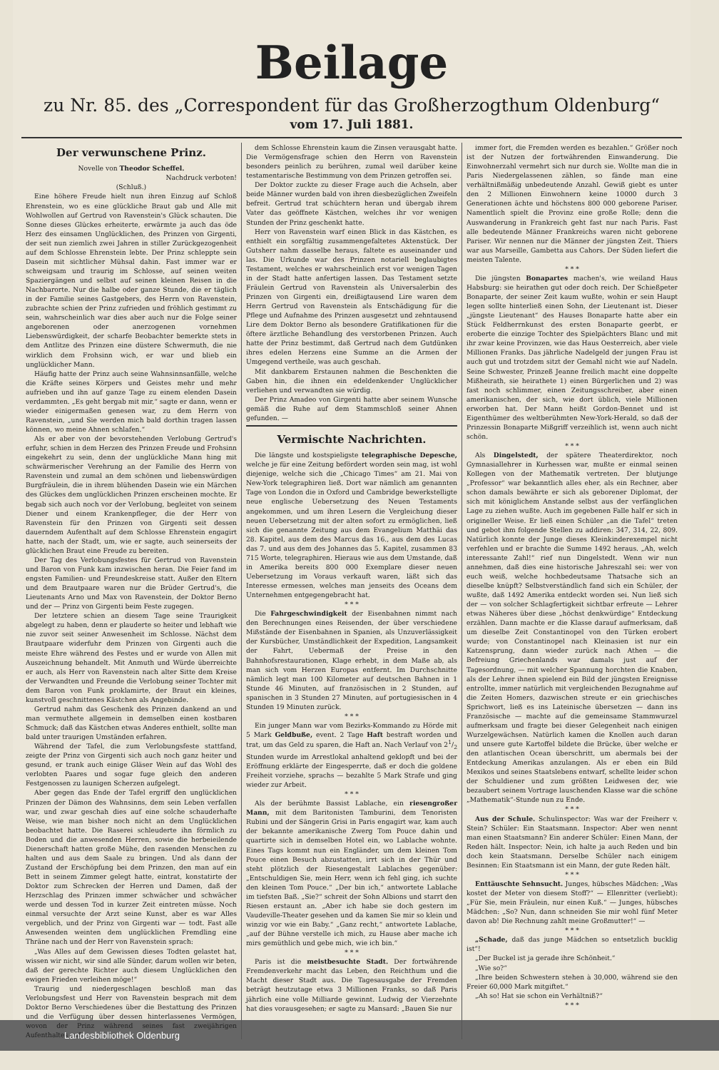Beilage
zu Nr. 85. des „Correspondent für das Großherzogthum Oldenburg“
vom 17. Juli 1881.
Der verwunschene Prinz.
Novelle von Theodor Scheffel.
Nachdruck verboten!
(Schluß.)
Eine höhere Freude hielt nun ihren Einzug auf Schloß Ehrenstein, wo es eine glückliche Braut gab und Alle mit Wohlwollen auf Gertrud von Ravenstein's Glück schauten. Die Sonne dieses Glückes erheiterte, erwärmte ja auch das öde Herz des einsamen Unglücklichen, des Prinzen von Girgenti, der seit nun ziemlich zwei Jahren in stiller Zurückgezogenheit auf dem Schlosse Ehrenstein lebte. Der Prinz schleppte sein Dasein mit sichtlicher Mühsal dahin. Fast immer war er schweigsam und traurig im Schlosse, auf seinen weiten Spaziergängen und selbst auf seinen kleinen Reisen in die Nachbarorte. Nur die halbe oder ganze Stunde, die er täglich in der Familie seines Gastgebers, des Herrn von Ravenstein, zubrachte schien der Prinz zufrieden und fröhlich gestimmt zu sein, wahrscheinlich war dies aber auch nur die Folge seiner angeborenen oder anerzogenen vornehmen Liebenswürdigkeit, der scharfe Beobachter bemerkte stets in dem Antlitze des Prinzen eine düstere Schwermuth, die nie wirklich dem Frohsinn wich, er war und blieb ein unglücklicher Mann.
Häufig hatte der Prinz auch seine Wahnsinnsanfälle, welche die Kräfte seines Körpers und Geistes mehr und mehr aufrieben und ihn auf ganze Tage zu einem elenden Dasein verdammten. „Es geht bergab mit mir,“ sagte er dann, wenn er wieder einigermaßen genesen war, zu dem Herrn von Ravenstein, „und Sie werden mich bald dorthin tragen lassen können, wo meine Ahnen schlafen.“
Als er aber von der bevorstehenden Verlobung Gertrud's erfuhr, schien in dem Herzen des Prinzen Freude und Frohsinn eingekehrt zu sein, denn der unglückliche Mann hing mit schwärmerischer Verehrung an der Familie des Herrn von Ravenstein und zumal an dem schönen und liebenswürdigen Burgfräulein, die in ihrem blühenden Dasein wie ein Märchen des Glückes dem unglücklichen Prinzen erscheinen mochte. Er begab sich auch noch vor der Verlobung, begleitet von seinem Diener und einem Krankenpfleger, die der Herr von Ravenstein für den Prinzen von Girgenti seit dessen dauerndem Aufenthalt auf dem Schlosse Ehrenstein engagirt hatte, nach der Stadt, um, wie er sagte, auch seinerseits der glücklichen Braut eine Freude zu bereiten.
Der Tag des Verlobungsfestes für Gertrud von Ravenstein und Baron von Funk kam inzwischen heran. Die Feier fand im engsten Familien- und Freundeskreise statt. Außer den Eltern und dem Brautpaare waren nur die Brüder Gertrud's, die Lieutenants Arno und Max von Ravenstein, der Doktor Berno und der — Prinz von Girgenti beim Feste zugegen.
Der letztere schien an diesem Tage seine Traurigkeit abgelegt zu haben, denn er plauderte so heiter und lebhaft wie nie zuvor seit seiner Anwesenheit im Schlosse. Nächst dem Brautpaare widerfuhr dem Prinzen von Girgenti auch die meiste Ehre während des Festes und er wurde von Allen mit Auszeichnung behandelt. Mit Anmuth und Würde überreichte er auch, als Herr von Ravenstein nach alter Sitte dem Kreise der Verwandten und Freunde die Verlobung seiner Tochter mit dem Baron von Funk proklamirte, der Braut ein kleines, kunstvoll geschnittenes Kästchen als Angebinde.
Gertrud nahm das Geschenk des Prinzen dankend an und man vermuthete allgemein in demselben einen kostbaren Schmuck; daß das Kästchen etwas Anderes enthielt, sollte man bald unter traurigen Umständen erfahren.
Während der Tafel, die zum Verlobungsfeste stattfand, zeigte der Prinz von Girgenti sich auch noch ganz heiter und gesund, er trank auch einige Gläser Wein auf das Wohl des verlobten Paares und sogar fuge gleich den anderen Festgenossen zu launigen Scherzen aufgelegt.
Aber gegen das Ende der Tafel ergriff den unglücklichen Prinzen der Dämon des Wahnsinns, dem sein Leben verfallen war, und zwar geschah dies auf eine solche schauderhafte Weise, wie man bisher noch nicht an dem Unglücklichen beobachtet hatte. Die Raserei schleuderte ihn förmlich zu Boden und die anwesenden Herren, sowie die herbeieilende Dienerschaft hatten große Mühe, den rasenden Menschen zu halten und aus dem Saale zu bringen. Und als dann der Zustand der Erschöpfung bei dem Prinzen, den man auf ein Bett in seinem Zimmer gelegt hatte, eintrat, konstatirte der Doktor zum Schrecken der Herren und Damen, daß der Herzschlag des Prinzen immer schwächer und schwächer werde und dessen Tod in kurzer Zeit eintreten müsse. Noch einmal versuchte der Arzt seine Kunst, aber es war Alles vergeblich, und der Prinz von Girgenti war — todt. Fast alle Anwesenden weinten dem unglücklichen Fremdling eine Thräne nach und der Herr von Ravenstein sprach:
„Was Alles auf dem Gewissen dieses Todten gelastet hat, wissen wir nicht, wir sind alle Sünder, darum wollen wir beten, daß der gerechte Richter auch diesem Unglücklichen den ewigen Frieden verleihen möge!“
Traurig und niedergeschlagen beschloß man das Verlobungsfest und Herr von Ravenstein besprach mit dem Doktor Berno Verschiedenes über die Bestattung des Prinzen und die Verfügung über dessen hinterlassenes Vermögen, wovon der Prinz während seines fast zweijährigen Aufenthaltes auf
dem Schlosse Ehrenstein kaum die Zinsen verausgabt hatte. Die Vermögensfrage schien den Herrn von Ravenstein besonders peinlich zu berühren, zumal weil darüber keine testamentarische Bestimmung von dem Prinzen getroffen sei.
Der Doktor zuckte zu dieser Frage auch die Achseln, aber beide Männer wurden bald von ihren diesbezüglichen Zweifeln befreit. Gertrud trat schüchtern heran und übergab ihrem Vater das geöffnete Kästchen, welches ihr vor wenigen Stunden der Prinz geschenkt hatte.
Herr von Ravenstein warf einen Blick in das Kästchen, es enthielt ein sorgfältig zusammengefaltetes Aktenstück. Der Gutsherr nahm dasselbe heraus, faltete es auseinander und las. Die Urkunde war des Prinzen notariell beglaubigtes Testament, welches er wahrscheinlich erst vor wenigen Tagen in der Stadt hatte anfertigen lassen. Das Testament setzte Fräulein Gertrud von Ravenstein als Universalerbin des Prinzen von Girgenti ein, dreißigtausend Lire waren dem Herrn Gertrud von Ravenstein als Entschädigung für die Pflege und Aufnahme des Prinzen ausgesetzt und zehntausend Lire dem Doktor Berno als besondere Gratifikationen für die öftere ärztliche Behandlung des verstorbenen Prinzen. Auch hatte der Prinz bestimmt, daß Gertrud nach dem Gutdünken ihres edelen Herzens eine Summe an die Armen der Umgegend vertheile, was auch geschah.
Mit dankbarem Erstaunen nahmen die Beschenkten die Gaben hin, die ihnen ein edeldenkender Unglücklicher verliehen und verwandten sie würdig.
Der Prinz Amadeo von Girgenti hatte aber seinem Wunsche gemäß die Ruhe auf dem Stammschloß seiner Ahnen gefunden. —
Vermischte Nachrichten.
Die längste und kostspieligste telegraphische Depesche, welche je für eine Zeitung befördert worden sein mag, ist wohl diejenige, welche sich die „Chicago Times“ am 21. Mai von New-York telegraphiren ließ. Dort war nämlich am genannten Tage von London die in Oxford und Cambridge bewerkstelligte neue englische Uebersetzung des Neuen Testaments angekommen, und um ihren Lesern die Vergleichung dieser neuen Uebersetzung mit der alten sofort zu ermöglichen, ließ sich die genannte Zeitung aus dem Evangelium Matthäi das 28. Kapitel, aus dem des Marcus das 16., aus dem des Lucas das 7. und aus dem des Johannes das 5. Kapitel, zusammen 83 715 Worte, telegraphiren. Hieraus wie aus dem Umstande, daß in Amerika bereits 800 000 Exemplare dieser neuen Uebersetzung im Voraus verkauft waren, läßt sich das Interesse ermessen, welches man jenseits des Oceans dem Unternehmen entgegengebracht hat.
* * *
Die Fahrgeschwindigkeit der Eisenbahnen nimmt nach den Berechnungen eines Reisenden, der über verschiedene Mißstände der Eisenbahnen in Spanien, als Unzuverlässigkeit der Kursbücher, Umständlichkeit der Expedition, Langsamkeit der Fahrt, Uebermaß der Preise in den Bahnhofsrestaurationen, Klage erhebt, in dem Maße ab, als man sich vom Herzen Europas entfernt. Im Durchschnitte nämlich legt man 100 Kilometer auf deutschen Bahnen in 1 Stunde 46 Minuten, auf französischen in 2 Stunden, auf spanischen in 3 Stunden 27 Minuten, auf portugiesischen in 4 Stunden 19 Minuten zurück.
* * *
Ein junger Mann war vom Bezirks-Kommando zu Hörde mit 5 Mark Geldbuße, event. 2 Tage Haft bestraft worden und trat, um das Geld zu sparen, die Haft an. Nach Verlauf von 21/2 Stunden wurde im Arrestlokal anhaltend geklopft und bei der Eröffnung erklärte der Eingesperrte, daß er doch die goldene Freiheit vorziehe, sprachs — bezahlte 5 Mark Strafe und ging wieder zur Arbeit.
* * *
Als der berühmte Bassist Lablache, ein riesengroßer Mann, mit dem Baritonisten Tamburini, dem Tenoristen Rubini und der Sängerin Grisi in Paris engagirt war, kam auch der bekannte amerikanische Zwerg Tom Pouce dahin und quartirte sich in demselben Hotel ein, wo Lablache wohnte. Eines Tags kommt nun ein Engländer, um dem kleinen Tom Pouce einen Besuch abzustatten, irrt sich in der Thür und steht plötzlich der Riesengestalt Lablaches gegenüber: „Entschuldigen Sie, mein Herr, wenn ich fehl ging, ich suchte den kleinen Tom Pouce.“ „Der bin ich,“ antwortete Lablache im tiefsten Baß. „Sie?“ schreit der Sohn Albions und starrt den Riesen erstaunt an. „Aber ich habe sie doch gestern im Vaudeville-Theater gesehen und da kamen Sie mir so klein und winzig vor wie ein Baby.“ „Ganz recht,“ antwortete Lablache, „auf der Bühne verstelle ich mich, zu Hause aber mache ich mirs gemüthlich und gebe mich, wie ich bin.“
* * *
Paris ist die meistbesuchte Stadt. Der fortwährende Fremdenverkehr macht das Leben, den Reichthum und die Macht dieser Stadt aus. Die Tagesausgabe der Fremden beträgt heutzutage etwa 3 Millionen Franks, so daß Paris jährlich eine volle Milliarde gewinnt. Ludwig der Vierzehnte hat dies vorausgesehen; er sagte zu Mansard: „Bauen Sie nur
immer fort, die Fremden werden es bezahlen.“ Größer noch ist der Nutzen der fortwährenden Einwanderung. Die Einwohnerzahl vermehrt sich nur durch sie. Wollte man die in Paris Niedergelassenen zählen, so fände man eine verhältnißmäßig unbedeutende Anzahl. Gewiß giebt es unter den 2 Millionen Einwohnern keine 10000 durch 3 Generationen ächte und höchstens 800 000 geborene Pariser. Namentlich spielt die Provinz eine große Rolle; denn die Auswanderung in Frankreich geht fast nur nach Paris. Fast alle bedeutende Männer Frankreichs waren nicht geborene Pariser. Wir nennen nur die Männer der jüngsten Zeit. Thiers war aus Marseille, Gambetta aus Cahors. Der Süden liefert die meisten Talente.
* * *
Die jüngsten Bonapartes machen's, wie weiland Haus Habsburg: sie heirathen gut oder doch reich. Der Schießpeter Bonaparte, der seiner Zeit kaum wußte, wohin er sein Haupt legen sollte hinterließ einen Sohn, der Lieutenant ist. Dieser „jüngste Lieutenant“ des Hauses Bonaparte hatte aber ein Stück Feldherrnkunst des ersten Bonaparte geerbt, er eroberte die einzige Tochter des Spielpächters Blanc und mit ihr zwar keine Provinzen, wie das Haus Oesterreich, aber viele Millionen Franks. Das jährliche Nadelgeld der jungen Frau ist auch gut und trotzdem sitzt der Gemahl nicht wie auf Nadeln. Seine Schwester, Prinzeß Jeanne freilich macht eine doppelte Mißheirath, sie heirathete 1) einen Bürgerlichen und 2) was fast noch schlimmer, einen Zeitungsschreiber, aber einen amerikanischen, der sich, wie dort üblich, viele Millionen erworben hat. Der Mann heißt Gordon-Bennet und ist Eigenthümer des weltberühmten New-York-Herald, so daß der Prinzessin Bonaparte Mißgriff verzeihlich ist, wenn auch nicht schön.
* * *
Als Dingelstedt, der spätere Theaterdirektor, noch Gymnasiallehrer in Kurhessen war, mußte er einmal seinen Kollegen von der Mathematik vertreten. Der blutjunge „Professor“ war bekanntlich alles eher, als ein Rechner, aber schon damals bewährte er sich als geborener Diplomat, der sich mit königlichem Anstande selbst aus der verfänglichen Lage zu ziehen wußte. Auch im gegebenen Falle half er sich in origineller Weise. Er ließ einen Schüler „an die Tafel“ treten und gebot ihm folgende Stellen zu addiren: 347, 314, 22, 809. Natürlich konnte der Junge dieses Kleinkinderexempel nicht verfehlen und er brachte die Summe 1492 heraus. „Ah, welch interessante Zahl!“ rief nun Dingelstedt. Wenn wir nun annehmen, daß dies eine historische Jahreszahl sei: wer von euch weiß, welche hochbedeutsame Thatsache sich an dieselbe knüpft? Selbstverständlich fand sich ein Schüler, der wußte, daß 1492 Amerika entdeckt worden sei. Nun ließ sich der — von solcher Schlagfertigkeit sichtbar erfreute — Lehrer etwas Näheres über diese „höchst denkwürdige“ Entdeckung erzählen. Dann machte er die Klasse darauf aufmerksam, daß um dieselbe Zeit Constantinopel von den Türken erobert wurde; von Constantinopel nach Kleinasien ist nur ein Katzensprung, dann wieder zurück nach Athen — die Befreiung Griechenlands war damals just auf der Tagesordnung, — mit welcher Spannung horchten die Knaben, als der Lehrer ihnen spielend ein Bild der jüngsten Ereignisse entrollte, immer natürlich mit vergleichenden Bezugnahme auf die Zeiten Homers, dazwischen streute er ein griechisches Sprichwort, ließ es ins Lateinische übersetzen — dann ins Französische — machte auf die gemeinsame Stammwurzel aufmerksam und fragte bei dieser Gelegenheit nach einigen Wurzelgewächsen. Natürlich kamen die Knollen auch daran und unsere gute Kartoffel bildete die Brücke, über welche er den atlantischen Ocean überschritt, um abermals bei der Entdeckung Amerikas anzulangen. Als er eben ein Bild Mexikos und seines Staatslebens entwarf, schellte leider schon der Schuldiener und zum größten Leidwesen der, wie bezaubert seinem Vortrage lauschenden Klasse war die schöne „Mathematik“-Stunde nun zu Ende.
* * *
Aus der Schule. Schulinspector: Was war der Freiherr v. Stein? Schüler: Ein Staatsmann. Inspector: Aber wen nennt man einen Staatsmann? Ein anderer Schüler: Einen Mann, der Reden hält. Inspector: Nein, ich halte ja auch Reden und bin doch kein Staatsmann. Derselbe Schüler nach einigem Besinnen: Ein Staatsmann ist ein Mann, der gute Reden hält.
* * *
Enttäuschte Sehnsucht. Junges, hübsches Mädchen: „Was kostet der Meter von diesem Stoff?“ — Ellenritter (verliebt): „Für Sie, mein Fräulein, nur einen Kuß.“ — Junges, hübsches Mädchen: „So? Nun, dann schneiden Sie mir wohl fünf Meter davon ab! Die Rechnung zahlt meine Großmutter!“ —
* * *
„Schade, daß das junge Mädchen so entsetzlich bucklig ist“!
„Der Buckel ist ja gerade ihre Schönheit.“
„Wie so?“
„Ihre beiden Schwestern stehen à 30,000, während sie den Freier 60,000 Mark mitgiftet.“
„Ah so! Hat sie schon ein Verhältniß?“
* * *
Landesbibliothek Oldenburg